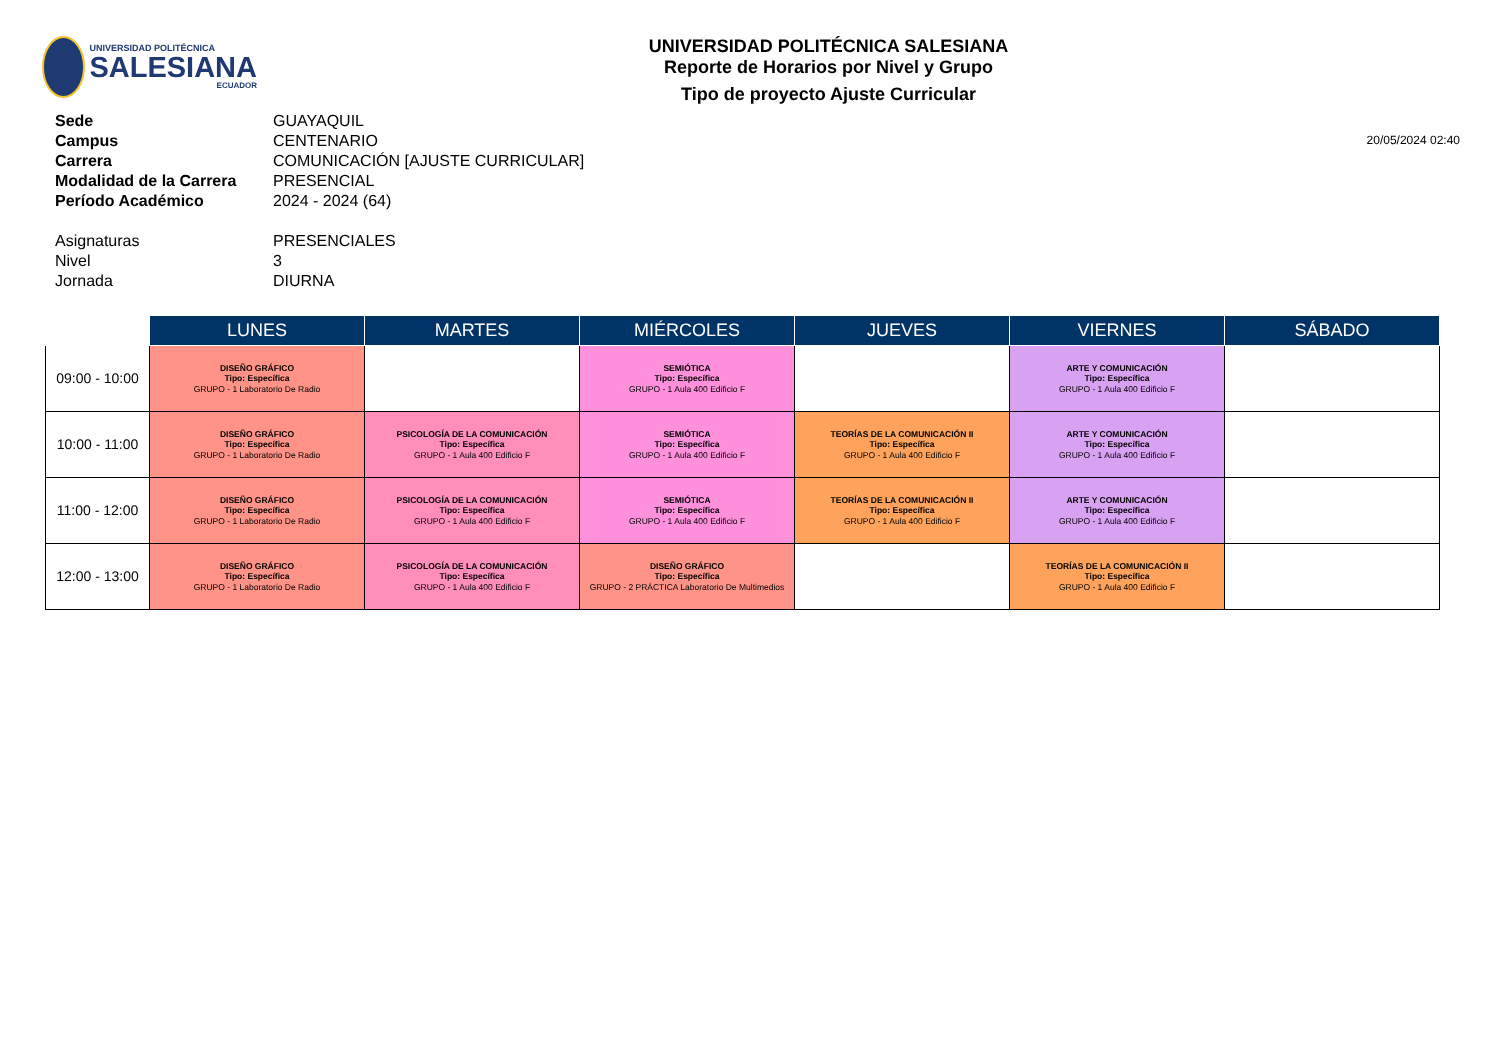UNIVERSIDAD POLITÉCNICA
SALESIANA
ECUADOR
UNIVERSIDAD POLITÉCNICA SALESIANA
Reporte de Horarios por Nivel y Grupo
Tipo de proyecto Ajuste Curricular
| Sede | GUAYAQUIL |
| Campus | CENTENARIO |
| Carrera | COMUNICACIÓN [AJUSTE CURRICULAR] |
| Modalidad de la Carrera | PRESENCIAL |
| Período Académico | 2024 - 2024 (64) |
| Asignaturas | PRESENCIALES |
| Nivel | 3 |
| Jornada | DIURNA |
20/05/2024 02:40
| | LUNES | MARTES | MIÉRCOLES | JUEVES | VIERNES | SÁBADO |
| --- | --- | --- | --- | --- | --- | --- |
| 09:00 - 10:00 | DISEÑO GRÁFICO Tipo: Específica GRUPO - 1 Laboratorio De Radio | | SEMIÓTICA Tipo: Específica GRUPO - 1 Aula 400 Edificio F | | ARTE Y COMUNICACIÓN Tipo: Específica GRUPO - 1 Aula 400 Edificio F | |
| 10:00 - 11:00 | DISEÑO GRÁFICO Tipo: Específica GRUPO - 1 Laboratorio De Radio | PSICOLOGÍA DE LA COMUNICACIÓN Tipo: Específica GRUPO - 1 Aula 400 Edificio F | SEMIÓTICA Tipo: Específica GRUPO - 1 Aula 400 Edificio F | TEORÍAS DE LA COMUNICACIÓN II Tipo: Específica GRUPO - 1 Aula 400 Edificio F | ARTE Y COMUNICACIÓN Tipo: Específica GRUPO - 1 Aula 400 Edificio F | |
| 11:00 - 12:00 | DISEÑO GRÁFICO Tipo: Específica GRUPO - 1 Laboratorio De Radio | PSICOLOGÍA DE LA COMUNICACIÓN Tipo: Específica GRUPO - 1 Aula 400 Edificio F | SEMIÓTICA Tipo: Específica GRUPO - 1 Aula 400 Edificio F | TEORÍAS DE LA COMUNICACIÓN II Tipo: Específica GRUPO - 1 Aula 400 Edificio F | ARTE Y COMUNICACIÓN Tipo: Específica GRUPO - 1 Aula 400 Edificio F | |
| 12:00 - 13:00 | DISEÑO GRÁFICO Tipo: Específica GRUPO - 1 Laboratorio De Radio | PSICOLOGÍA DE LA COMUNICACIÓN Tipo: Específica GRUPO - 1 Aula 400 Edificio F | DISEÑO GRÁFICO Tipo: Específica GRUPO - 2 PRÁCTICA Laboratorio De Multimedios | | TEORÍAS DE LA COMUNICACIÓN II Tipo: Específica GRUPO - 1 Aula 400 Edificio F | |